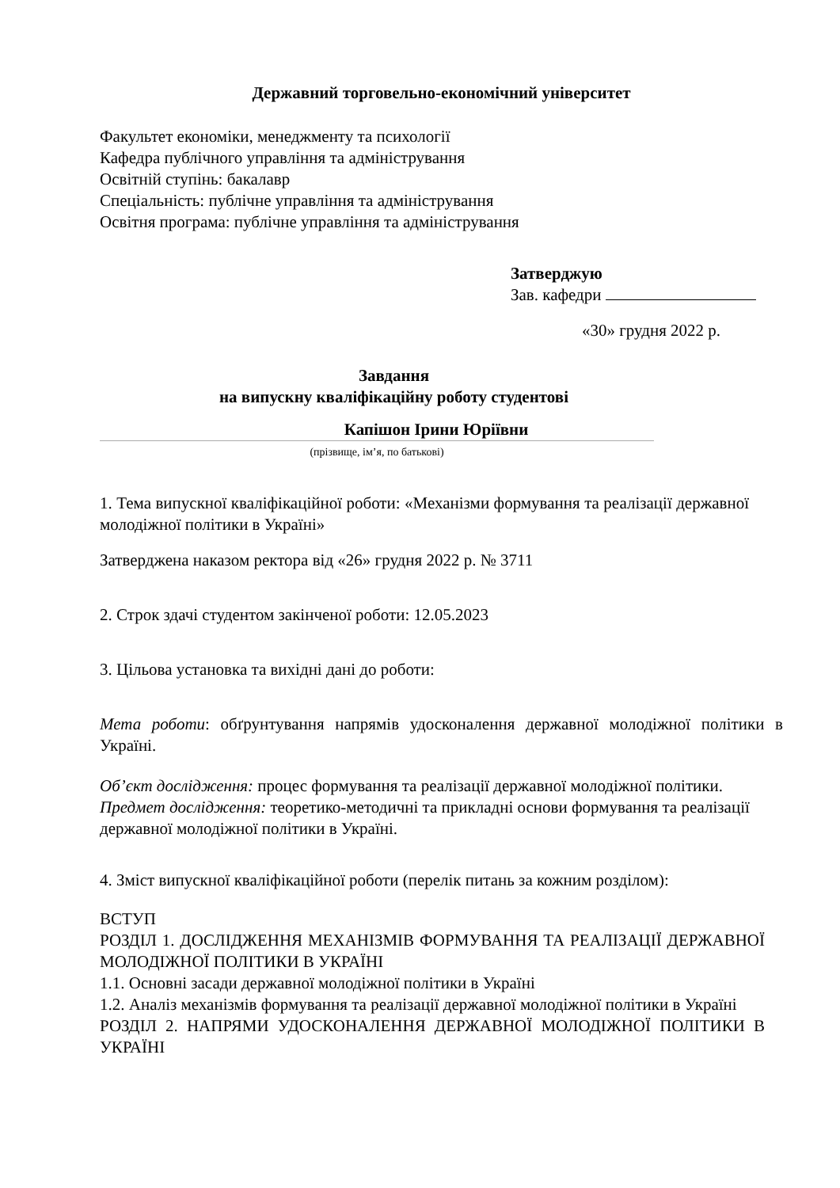Державний торговельно-економічний університет
Факультет економіки, менеджменту та психології
Кафедра публічного управління та адміністрування
Освітній ступінь: бакалавр
Спеціальність: публічне управління та адміністрування
Освітня програма: публічне управління та адміністрування
Затверджую
Зав. кафедри
«30» грудня 2022 р.
Завдання
на випускну кваліфікаційну роботу студентові
Капішон Ірини Юріївни
(прізвище, ім’я, по батькові)
1. Тема випускної кваліфікаційної роботи: «Механізми формування та реалізації державної молодіжної політики в Україні»
Затверджена наказом ректора від «26» грудня 2022 р. № 3711
2. Строк здачі студентом закінченої роботи: 12.05.2023
3. Цільова установка та вихідні дані до роботи:
Мета роботи: обґрунтування напрямів удосконалення державної молодіжної політики в Україні.
Об’єкт дослідження: процес формування та реалізації державної молодіжної політики.
Предмет дослідження: теоретико-методичні та прикладні основи формування та реалізації державної молодіжної політики в Україні.
4. Зміст випускної кваліфікаційної роботи (перелік питань за кожним розділом):
ВСТУП
РОЗДІЛ 1. ДОСЛІДЖЕННЯ МЕХАНІЗМІВ ФОРМУВАННЯ ТА РЕАЛІЗАЦІЇ ДЕРЖАВНОЇ МОЛОДІЖНОЇ ПОЛІТИКИ В УКРАЇНІ
1.1. Основні засади державної молодіжної політики в Україні
1.2. Аналіз механізмів формування та реалізації державної молодіжної політики в Україні
РОЗДІЛ 2. НАПРЯМИ УДОСКОНАЛЕННЯ ДЕРЖАВНОЇ МОЛОДІЖНОЇ ПОЛІТИКИ В УКРАЇНІ